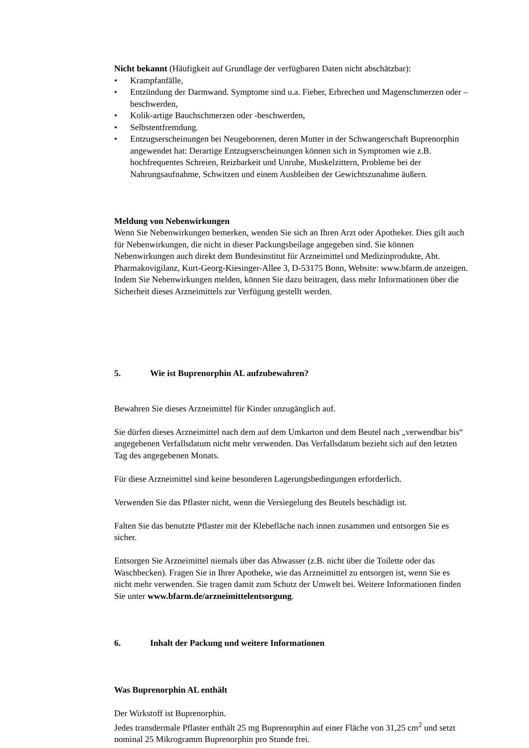Nicht bekannt (Häufigkeit auf Grundlage der verfügbaren Daten nicht abschätzbar):
• Krampfanfälle,
• Entzündung der Darmwand. Symptome sind u.a. Fieber, Erbrechen und Magenschmerzen oder –beschwerden,
• Kolik-artige Bauchschmerzen oder -beschwerden,
• Selbstentfremdung.
• Entzugserscheinungen bei Neugeborenen, deren Mutter in der Schwangerschaft Buprenorphin angewendet hat: Derartige Entzugserscheinungen können sich in Symptomen wie z.B. hochfrequentes Schreien, Reizbarkeit und Unruhe, Muskelzittern, Probleme bei der Nahrungsaufnahme, Schwitzen und einem Ausbleiben der Gewichtszunahme äußern.
Meldung von Nebenwirkungen
Wenn Sie Nebenwirkungen bemerken, wenden Sie sich an Ihren Arzt oder Apotheker. Dies gilt auch für Nebenwirkungen, die nicht in dieser Packungsbeilage angegeben sind. Sie können Nebenwirkungen auch direkt dem Bundesinstitut für Arzneimittel und Medizinprodukte, Abt. Pharmakovigilanz, Kurt-Georg-Kiesinger-Allee 3, D-53175 Bonn, Website: www.bfarm.de anzeigen.
Indem Sie Nebenwirkungen melden, können Sie dazu beitragen, dass mehr Informationen über die Sicherheit dieses Arzneimittels zur Verfügung gestellt werden.
5. Wie ist Buprenorphin AL aufzubewahren?
Bewahren Sie dieses Arzneimittel für Kinder unzugänglich auf.
Sie dürfen dieses Arzneimittel nach dem auf dem Umkarton und dem Beutel nach „verwendbar bis“ angegebenen Verfallsdatum nicht mehr verwenden. Das Verfallsdatum bezieht sich auf den letzten Tag des angegebenen Monats.
Für diese Arzneimittel sind keine besonderen Lagerungsbedingungen erforderlich.
Verwenden Sie das Pflaster nicht, wenn die Versiegelung des Beutels beschädigt ist.
Falten Sie das benutzte Pflaster mit der Klebefläche nach innen zusammen und entsorgen Sie es sicher.
Entsorgen Sie Arzneimittel niemals über das Abwasser (z.B. nicht über die Toilette oder das Waschbecken). Fragen Sie in Ihrer Apotheke, wie das Arzneimittel zu entsorgen ist, wenn Sie es nicht mehr verwenden. Sie tragen damit zum Schutz der Umwelt bei. Weitere Informationen finden Sie unter www.bfarm.de/arzneimittelentsorgung.
6. Inhalt der Packung und weitere Informationen
Was Buprenorphin AL enthält
Der Wirkstoff ist Buprenorphin.
Jedes transdermale Pflaster enthält 25 mg Buprenorphin auf einer Fläche von 31,25 cm<sup>2</sup> und setzt nominal 25 Mikrogramm Buprenorphin pro Stunde frei.